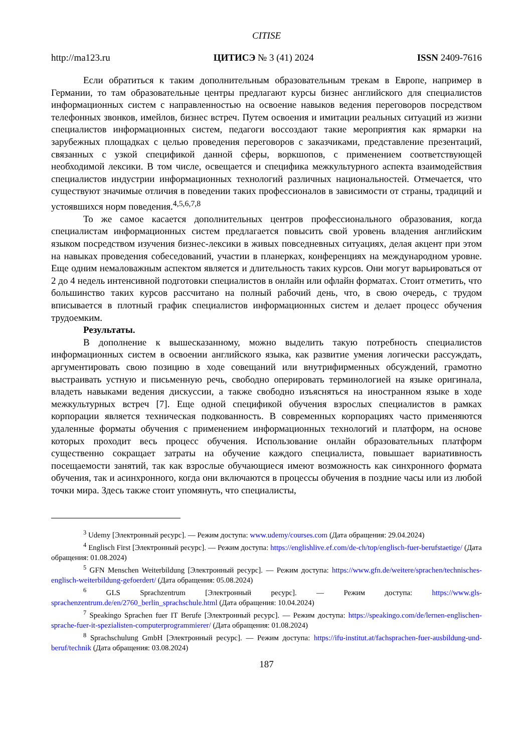CITISE
http://ma123.ru ЦИТИСЭ № 3 (41) 2024 ISSN 2409-7616
Если обратиться к таким дополнительным образовательным трекам в Европе, например в Германии, то там образовательные центры предлагают курсы бизнес английского для специалистов информационных систем с направленностью на освоение навыков ведения переговоров посредством телефонных звонков, имейлов, бизнес встреч. Путем освоения и имитации реальных ситуаций из жизни специалистов информационных систем, педагоги воссоздают такие мероприятия как ярмарки на зарубежных площадках с целью проведения переговоров с заказчиками, представление презентаций, связанных с узкой спецификой данной сферы, воркшопов, с применением соответствующей необходимой лексики. В том числе, освещается и специфика межкультурного аспекта взаимодействия специалистов индустрии информационных технологий различных национальностей. Отмечается, что существуют значимые отличия в поведении таких профессионалов в зависимости от страны, традиций и устоявшихся норм поведения.<sup>4,5,6,7,8</sup>
То же самое касается дополнительных центров профессионального образования, когда специалистам информационных систем предлагается повысить свой уровень владения английским языком посредством изучения бизнес-лексики в живых повседневных ситуациях, делая акцент при этом на навыках проведения собеседований, участии в планерках, конференциях на международном уровне. Еще одним немаловажным аспектом является и длительность таких курсов. Они могут варьироваться от 2 до 4 недель интенсивной подготовки специалистов в онлайн или офлайн форматах. Стоит отметить, что большинство таких курсов рассчитано на полный рабочий день, что, в свою очередь, с трудом вписывается в плотный график специалистов информационных систем и делает процесс обучения трудоемким.
Результаты.
В дополнение к вышесказанному, можно выделить такую потребность специалистов информационных систем в освоении английского языка, как развитие умения логически рассуждать, аргументировать свою позицию в ходе совещаний или внутрифирменных обсуждений, грамотно выстраивать устную и письменную речь, свободно оперировать терминологией на языке оригинала, владеть навыками ведения дискуссии, а также свободно изъясняться на иностранном языке в ходе межкультурных встреч [7]. Еще одной спецификой обучения взрослых специалистов в рамках корпорации является техническая подкованность. В современных корпорациях часто применяются удаленные форматы обучения с применением информационных технологий и платформ, на основе которых проходит весь процесс обучения. Использование онлайн образовательных платформ существенно сокращает затраты на обучение каждого специалиста, повышает вариативность посещаемости занятий, так как взрослые обучающиеся имеют возможность как синхронного формата обучения, так и асинхронного, когда они включаются в процессы обучения в поздние часы или из любой точки мира. Здесь также стоит упомянуть, что специалисты,
<sup>3</sup> Udemy [Электронный ресурс]. — Режим доступа: www.udemy/courses.com (Дата обращения: 29.04.2024)
<sup>4</sup> Englisch First [Электронный ресурс]. — Режим доступа: https://englishlive.ef.com/de-ch/top/englisch-fuer-berufstaetige/ (Дата обращения: 01.08.2024)
<sup>5</sup> GFN Menschen Weiterbildung [Электронный ресурс]. — Режим доступа: https://www.gfn.de/weitere/sprachen/technisches-englisch-weiterbildung-gefoerdert/ (Дата обращения: 05.08.2024)
<sup>6</sup> GLS Sprachzentrum [Электронный ресурс]. — Режим доступа: https://www.gls-sprachenzentrum.de/en/2760_berlin_sprachschule.html (Дата обращения: 10.04.2024)
<sup>7</sup> Speakingo Sprachen fuer IT Berufe [Электронный ресурс]. — Режим доступа: https://speakingo.com/de/lernen-englischen-sprache-fuer-it-spezialisten-computerprogrammierer/ (Дата обращения: 01.08.2024)
<sup>8</sup> Sprachschulung GmbH [Электронный ресурс]. — Режим доступа: https://ifu-institut.at/fachsprachen-fuer-ausbildung-und-beruf/technik (Дата обращения: 03.08.2024)
187